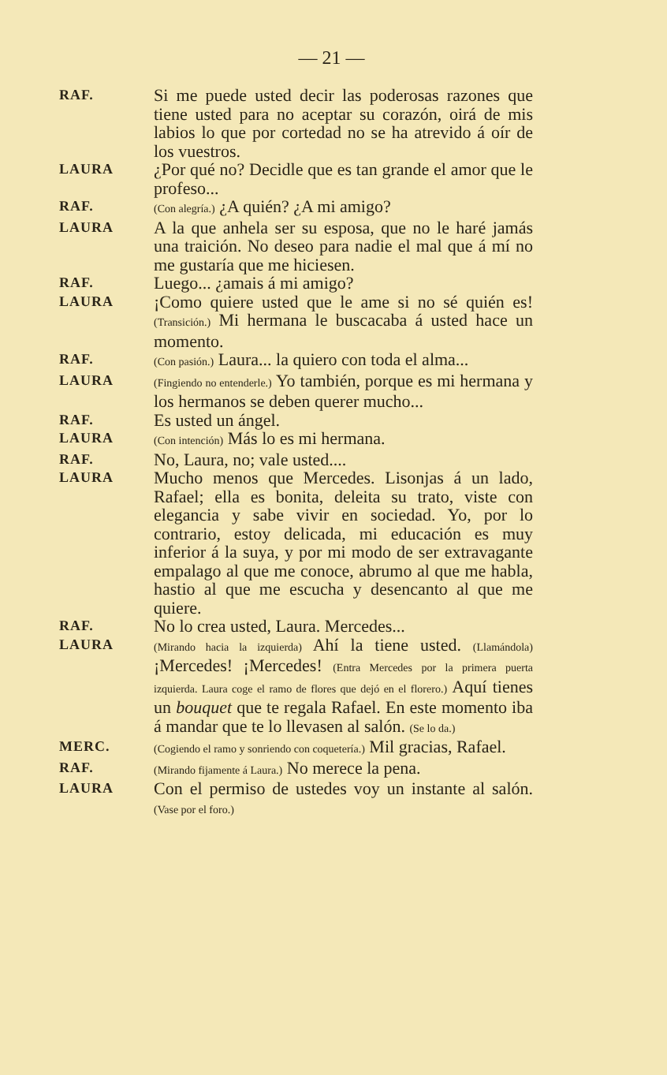— 21 —
RAF.
Si me puede usted decir las poderosas razones que tiene usted para no aceptar su corazón, oirá de mis labios lo que por cortedad no se ha atrevido á oír de los vuestros.
LAURA
¿Por qué no? Decidle que es tan grande el amor que le profeso...
RAF.
(Con alegría.) ¿A quién? ¿A mi amigo?
LAURA
A la que anhela ser su esposa, que no le haré jamás una traición. No deseo para nadie el mal que á mí no me gustaría que me hiciesen.
RAF.
Luego... ¿amais á mi amigo?
LAURA
¡Como quiere usted que le ame si no sé quién es! (Transición.) Mi hermana le buscacaba á usted hace un momento.
RAF.
(Con pasión.) Laura... la quiero con toda el alma...
LAURA
(Fingiendo no entenderle.) Yo también, porque es mi hermana y los hermanos se deben querer mucho...
RAF.
Es usted un ángel.
LAURA
(Con intención) Más lo es mi hermana.
RAF.
No, Laura, no; vale usted....
LAURA
Mucho menos que Mercedes. Lisonjas á un lado, Rafael; ella es bonita, deleita su trato, viste con elegancia y sabe vivir en sociedad. Yo, por lo contrario, estoy delicada, mi educación es muy inferior á la suya, y por mi modo de ser extravagante empalago al que me conoce, abrumo al que me habla, hastio al que me escucha y desencanto al que me quiere.
RAF.
No lo crea usted, Laura. Mercedes...
LAURA
(Mirando hacia la izquierda) Ahí la tiene usted. (Llamándola) ¡Mercedes! ¡Mercedes! (Entra Mercedes por la primera puerta izquierda. Laura coge el ramo de flores que dejó en el florero.) Aquí tienes un bouquet que te regala Rafael. En este momento iba á mandar que te lo llevasen al salón. (Se lo da.)
MERC.
(Cogiendo el ramo y sonriendo con coquetería.) Mil gracias, Rafael.
RAF.
(Mirando fijamente á Laura.) No merece la pena.
LAURA
Con el permiso de ustedes voy un instante al salón. (Vase por el foro.)